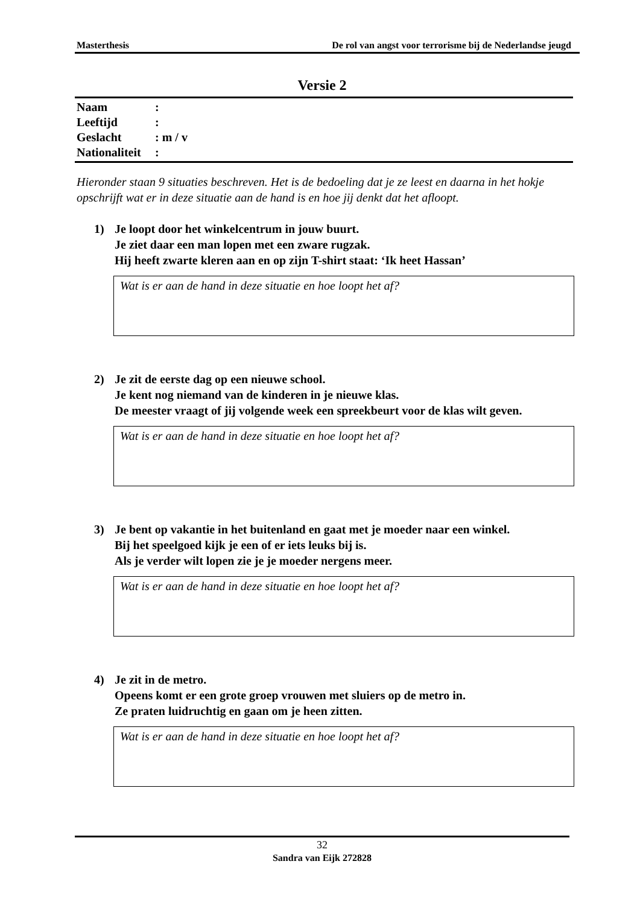Masterthesis De rol van angst voor terrorisme bij de Nederlandse jeugd
Versie 2
Naam:
Leeftijd:
Geslacht: m / v
Nationaliteit:
Hieronder staan 9 situaties beschreven. Het is de bedoeling dat je ze leest en daarna in het hokje opschrijft wat er in deze situatie aan de hand is en hoe jij denkt dat het afloopt.
1) Je loopt door het winkelcentrum in jouw buurt.
Je ziet daar een man lopen met een zware rugzak.
Hij heeft zwarte kleren aan en op zijn T-shirt staat: ‘Ik heet Hassan’
Wat is er aan de hand in deze situatie en hoe loopt het af?
2) Je zit de eerste dag op een nieuwe school.
Je kent nog niemand van de kinderen in je nieuwe klas.
De meester vraagt of jij volgende week een spreekbeurt voor de klas wilt geven.
Wat is er aan de hand in deze situatie en hoe loopt het af?
3) Je bent op vakantie in het buitenland en gaat met je moeder naar een winkel.
Bij het speelgoed kijk je een of er iets leuks bij is.
Als je verder wilt lopen zie je je moeder nergens meer.
Wat is er aan de hand in deze situatie en hoe loopt het af?
4) Je zit in de metro.
Opeens komt er een grote groep vrouwen met sluiers op de metro in.
Ze praten luidruchtig en gaan om je heen zitten.
Wat is er aan de hand in deze situatie en hoe loopt het af?
32
Sandra van Eijk 272828